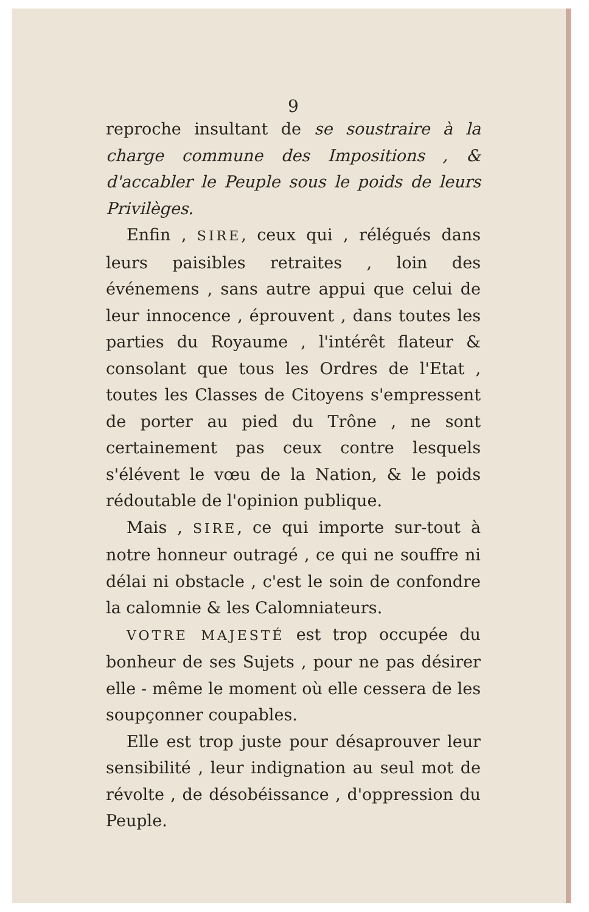9
reproche insultant de se soustraire à la charge commune des Impositions , & d'accabler le Peuple sous le poids de leurs Privilèges.
Enfin , SIRE, ceux qui , rélégués dans leurs paisibles retraites , loin des événemens , sans autre appui que celui de leur innocence , éprouvent , dans toutes les parties du Royaume , l'intérêt flateur & consolant que tous les Ordres de l'Etat , toutes les Classes de Citoyens s'empressent de porter au pied du Trône , ne sont certainement pas ceux contre lesquels s'élévent le vœu de la Nation, & le poids rédoutable de l'opinion publique.
Mais , SIRE, ce qui importe sur-tout à notre honneur outragé , ce qui ne souffre ni délai ni obstacle , c'est le soin de confondre la calomnie & les Calomniateurs.
VOTRE MAJESTÉ est trop occupée du bonheur de ses Sujets , pour ne pas désirer elle - même le moment où elle cessera de les soupçonner coupables.
Elle est trop juste pour désaprouver leur sensibilité , leur indignation au seul mot de révolte , de désobéissance , d'oppression du Peuple.